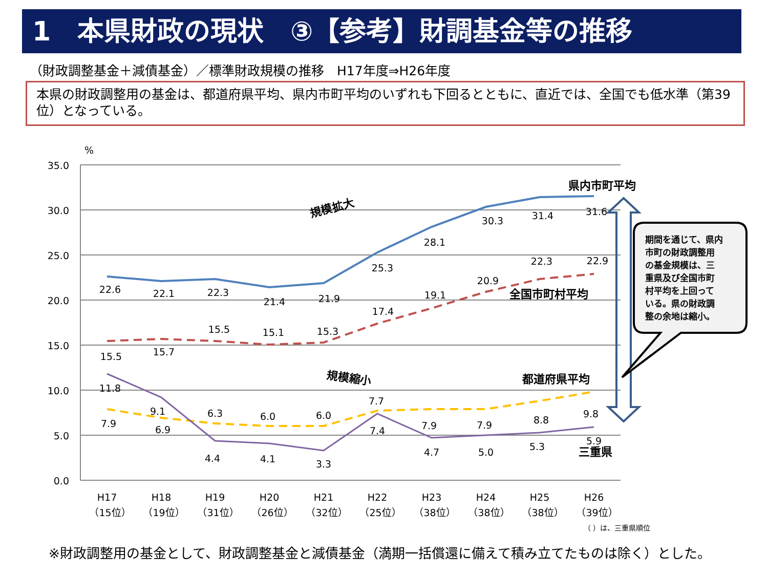1　本県財政の現状　③【参考】財調基金等の推移
（財政調整基金＋減債基金）／標準財政規模の推移　H17年度⇒H26年度
本県の財政調整用の基金は、都道府県平均、県内市町平均のいずれも下回るとともに、直近では、全国でも低水準（第39位）となっている。
%
35.0
30.0
25.0
20.0
15.0
10.0
5.0
0.0
22.6
22.1
22.3
21.4
21.9
25.3
28.1
30.3
31.4
31.6
15.5
15.7
15.5
15.1
15.3
17.4
19.1
20.9
22.3
22.9
7.9
6.9
6.3
6.0
6.0
7.7
7.9
7.9
8.8
9.8
11.8
9.1
4.4
4.1
3.3
7.4
4.7
5.0
5.3
5.9
H17
（15位）
H18
（19位）
H19
（31位）
H20
（26位）
H21
（32位）
H22
（25位）
H23
（38位）
H24
（38位）
H25
（38位）
H26
（39位）
県内市町平均
全国市町村平均
都道府県平均
三重県
規模拡大
規模縮小
（ ）は、三重県順位
期間を通じて、県内
市町の財政調整用
の基金規模は、三
重県及び全国市町
村平均を上回って
いる。県の財政調
整の余地は縮小。
※財政調整用の基金として、財政調整基金と減債基金（満期一括償還に備えて積み立てたものは除く）とした。